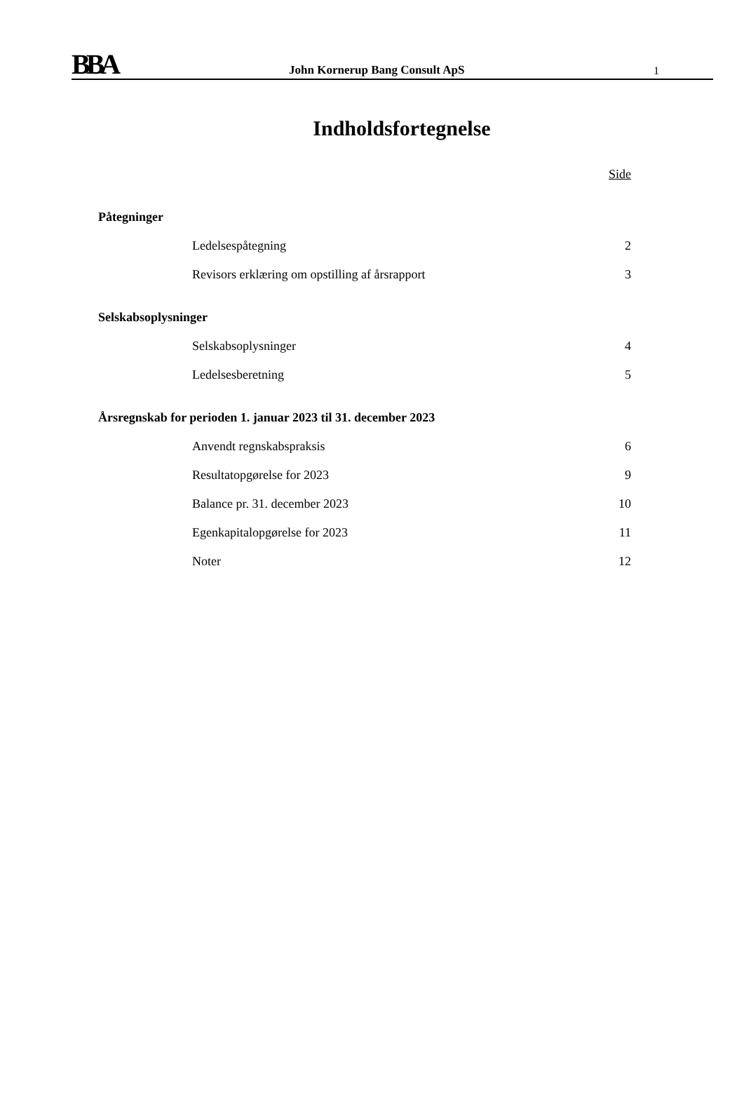BBA
John Kornerup Bang Consult ApS
1
Indholdsfortegnelse
| | Side |
| Påtegninger | |
| Ledelsespåtegning | 2 |
| Revisors erklæring om opstilling af årsrapport | 3 |
| Selskabsoplysninger | |
| Selskabsoplysninger | 4 |
| Ledelsesberetning | 5 |
| Årsregnskab for perioden 1. januar 2023 til 31. december 2023 | |
| Anvendt regnskabspraksis | 6 |
| Resultatopgørelse for 2023 | 9 |
| Balance pr. 31. december 2023 | 10 |
| Egenkapitalopgørelse for 2023 | 11 |
| Noter | 12 |